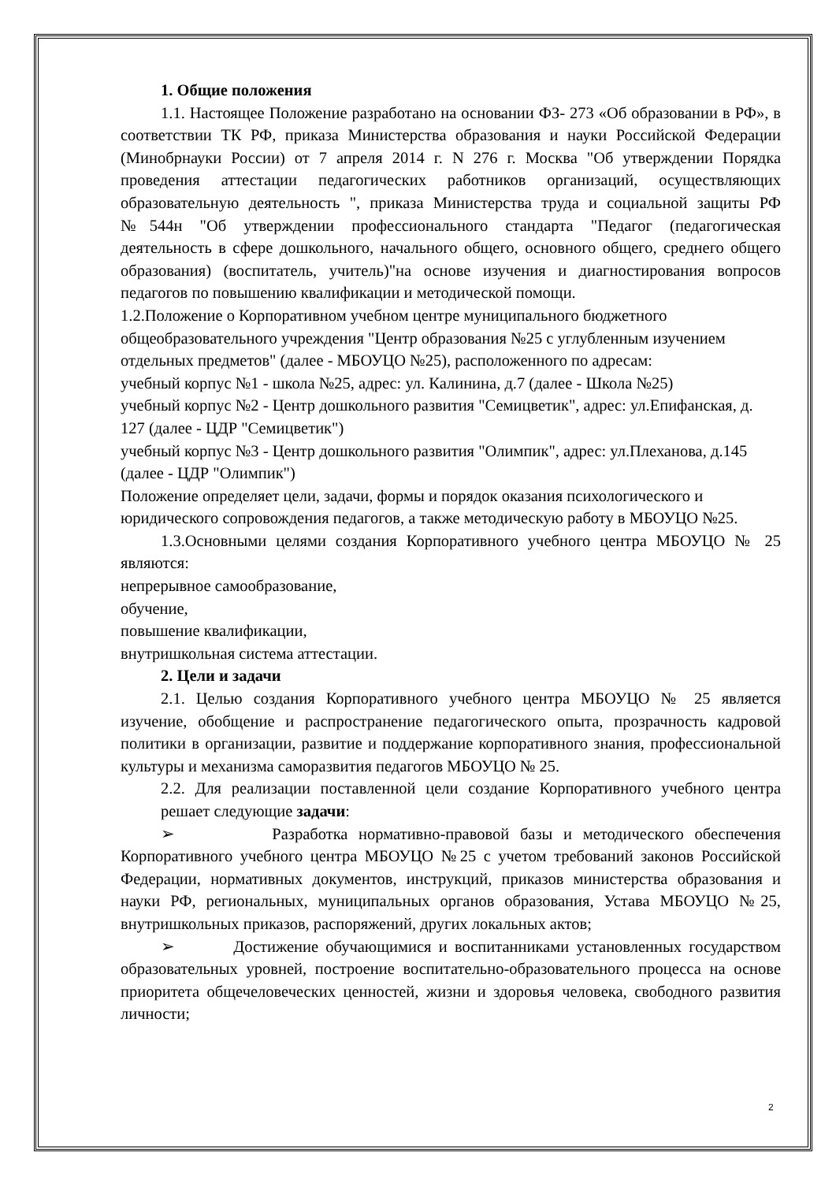1. Общие положения
1.1. Настоящее Положение разработано на основании ФЗ- 273 «Об образовании в РФ», в соответствии ТК РФ, приказа Министерства образования и науки Российской Федерации (Минобрнауки России) от 7 апреля 2014 г. N 276 г. Москва "Об утверждении Порядка проведения аттестации педагогических работников организаций, осуществляющих образовательную деятельность ", приказа Министерства труда и социальной защиты РФ №544н "Об утверждении профессионального стандарта "Педагог (педагогическая деятельность в сфере дошкольного, начального общего, основного общего, среднего общего образования) (воспитатель, учитель)"на основе изучения и диагностирования вопросов педагогов по повышению квалификации и методической помощи.
1.2.Положение о Корпоративном учебном центре муниципального бюджетного общеобразовательного учреждения "Центр образования №25 с углубленным изучением отдельных предметов" (далее - МБОУЦО №25), расположенного по адресам:
учебный корпус №1 - школа №25, адрес: ул. Калинина, д.7 (далее - Школа №25)
учебный корпус №2 - Центр дошкольного развития "Семицветик", адрес: ул.Епифанская, д. 127 (далее - ЦДР "Семицветик")
учебный корпус №3 - Центр дошкольного развития "Олимпик", адрес: ул.Плеханова, д.145 (далее - ЦДР "Олимпик")
Положение определяет цели, задачи, формы и порядок оказания психологического и юридического сопровождения педагогов, а также методическую работу в МБОУЦО №25.
1.3.Основными целями создания Корпоративного учебного центра МБОУЦО № 25 являются:
непрерывное самообразование,
обучение,
повышение квалификации,
внутришкольная система аттестации.
2. Цели и задачи
2.1. Целью создания Корпоративного учебного центра МБОУЦО № 25 является изучение, обобщение и распространение педагогического опыта, прозрачность кадровой политики в организации, развитие и поддержание корпоративного знания, профессиональной культуры и механизма саморазвития педагогов МБОУЦО № 25.
2.2. Для реализации поставленной цели создание Корпоративного учебного центра решает следующие задачи:
➢ Разработка нормативно-правовой базы и методического обеспечения Корпоративного учебного центра МБОУЦО №25 с учетом требований законов Российской Федерации, нормативных документов, инструкций, приказов министерства образования и науки РФ, региональных, муниципальных органов образования, Устава МБОУЦО №25, внутришкольных приказов, распоряжений, других локальных актов;
➢ Достижение обучающимися и воспитанниками установленных государством образовательных уровней, построение воспитательно-образовательного процесса на основе приоритета общечеловеческих ценностей, жизни и здоровья человека, свободного развития личности;
2